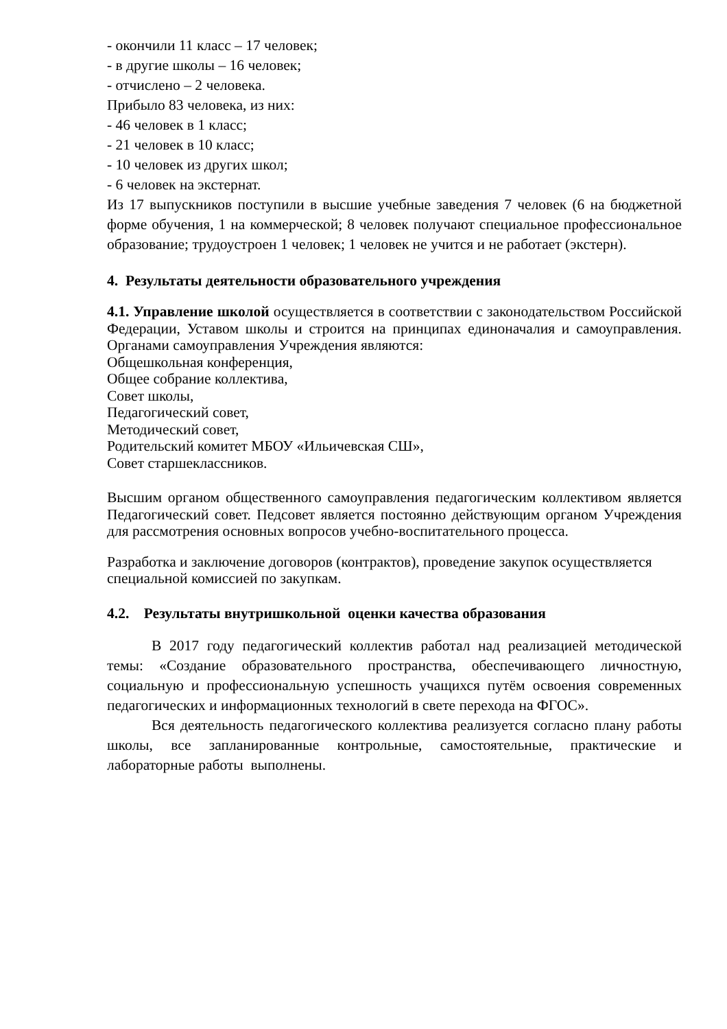- окончили 11 класс – 17 человек;
- в другие школы – 16 человек;
- отчислено – 2 человека.
Прибыло 83 человека, из них:
- 46 человек в 1 класс;
- 21 человек в 10 класс;
- 10 человек из других школ;
- 6 человек на экстернат.
Из 17 выпускников поступили в высшие учебные заведения 7 человек (6 на бюджетной форме обучения, 1 на коммерческой; 8 человек получают специальное профессиональное образование; трудоустроен 1 человек; 1 человек не учится и не работает (экстерн).
4. Результаты деятельности образовательного учреждения
4.1. Управление школой осуществляется в соответствии с законодательством Российской Федерации, Уставом школы и строится на принципах единоначалия и самоуправления. Органами самоуправления Учреждения являются:
Общешкольная конференция,
Общее собрание коллектива,
Совет школы,
Педагогический совет,
Методический совет,
Родительский комитет МБОУ «Ильичевская СШ»,
Совет старшеклассников.
Высшим органом общественного самоуправления педагогическим коллективом является Педагогический совет. Педсовет является постоянно действующим органом Учреждения для рассмотрения основных вопросов учебно-воспитательного процесса.
Разработка и заключение договоров (контрактов), проведение закупок осуществляется специальной комиссией по закупкам.
4.2. Результаты внутришкольной оценки качества образования
В 2017 году педагогический коллектив работал над реализацией методической темы: «Создание образовательного пространства, обеспечивающего личностную, социальную и профессиональную успешность учащихся путём освоения современных педагогических и информационных технологий в свете перехода на ФГОС».
Вся деятельность педагогического коллектива реализуется согласно плану работы школы, все запланированные контрольные, самостоятельные, практические и лабораторные работы выполнены.